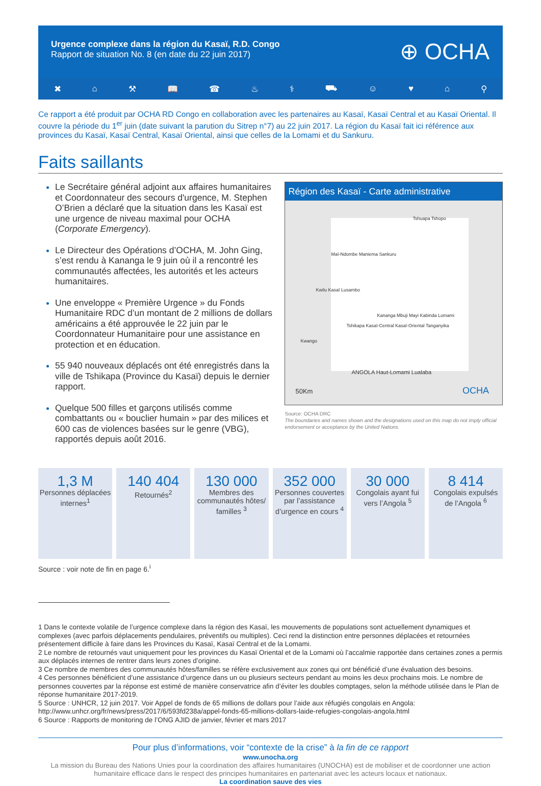Urgence complexe dans la région du Kasaï, R.D. Congo
Rapport de situation No. 8 (en date du 22 juin 2017)
⊕ OCHA
✖ ⌂ ⚒ 📖 ☎ ♨ ⚕ ⛟ ☺ ♥ ⌂ ⚲
Ce rapport a été produit par OCHA RD Congo en collaboration avec les partenaires au Kasaï, Kasaï Central et au Kasaï Oriental. Il couvre la période du 1<sup>er</sup> juin (date suivant la parution du Sitrep n°7) au 22 juin 2017. La région du Kasaï fait ici référence aux provinces du Kasaï, Kasaï Central, Kasaï Oriental, ainsi que celles de la Lomami et du Sankuru.
Faits saillants
Le Secrétaire général adjoint aux affaires humanitaires et Coordonnateur des secours d'urgence, M. Stephen O’Brien a déclaré que la situation dans les Kasaï est une urgence de niveau maximal pour OCHA (Corporate Emergency).
Le Directeur des Opérations d’OCHA, M. John Ging, s’est rendu à Kananga le 9 juin où il a rencontré les communautés affectées, les autorités et les acteurs humanitaires.
Une enveloppe « Première Urgence » du Fonds Humanitaire RDC d’un montant de 2 millions de dollars américains a été approuvée le 22 juin par le Coordonnateur Humanitaire pour une assistance en protection et en éducation.
55 940 nouveaux déplacés ont été enregistrés dans la ville de Tshikapa (Province du Kasaï) depuis le dernier rapport.
Quelque 500 filles et garçons utilisés comme combattants ou « bouclier humain » par des milices et 600 cas de violences basées sur le genre (VBG), rapportés depuis août 2016.
Région des Kasaï - Carte administrative
Tshuapa Tshopo
Maï-Ndombe Maniema Sankuru
Kwilu Kasaï Lusambo
Kananga Mbuji Mayi Kabinda Lomami
Tshikapa Kasaï-Central Kasaï-Oriental Tanganyika
Kwango
ANGOLA Haut-Lomami Lualaba
50Km OCHA
Source: OCHA DRC
The boundaries and names shown and the designations used on this map do not imply official endorsement or acceptance by the United Nations.
1,3 M
Personnes déplacées internes<sup>1</sup>
140 404
Retournés<sup>2</sup>
130 000
Membres des communautés hôtes/ familles <sup>3</sup>
352 000
Personnes couvertes par l’assistance d’urgence en cours <sup>4</sup>
30 000
Congolais ayant fui vers l’Angola <sup>5</sup>
8 414
Congolais expulsés de l’Angola <sup>6</sup>
Source : voir note de fin en page 6.<sup>i</sup>
1 Dans le contexte volatile de l’urgence complexe dans la région des Kasaï, les mouvements de populations sont actuellement dynamiques et complexes (avec parfois déplacements pendulaires, préventifs ou multiples). Ceci rend la distinction entre personnes déplacées et retournées présentement difficile à faire dans les Provinces du Kasaï, Kasaï Central et de la Lomami.
2 Le nombre de retournés vaut uniquement pour les provinces du Kasaï Oriental et de la Lomami où l’accalmie rapportée dans certaines zones a permis aux déplacés internes de rentrer dans leurs zones d’origine.
3 Ce nombre de membres des communautés hôtes/familles se réfère exclusivement aux zones qui ont bénéficié d’une évaluation des besoins.
4 Ces personnes bénéficient d’une assistance d’urgence dans un ou plusieurs secteurs pendant au moins les deux prochains mois. Le nombre de personnes couvertes par la réponse est estimé de manière conservatrice afin d’éviter les doubles comptages, selon la méthode utilisée dans le Plan de réponse humanitaire 2017-2019.
5 Source : UNHCR, 12 juin 2017. Voir Appel de fonds de 65 millions de dollars pour l’aide aux réfugiés congolais en Angola: http://www.unhcr.org/fr/news/press/2017/6/593fd238a/appel-fonds-65-millions-dollars-laide-refugies-congolais-angola.html
6 Source : Rapports de monitoring de l’ONG AJID de janvier, février et mars 2017
Pour plus d’informations, voir “contexte de la crise” à la fin de ce rapport
www.unocha.org
La mission du Bureau des Nations Unies pour la coordination des affaires humanitaires (UNOCHA) est de mobiliser et de coordonner une action humanitaire efficace dans le respect des principes humanitaires en partenariat avec les acteurs locaux et nationaux.
La coordination sauve des vies